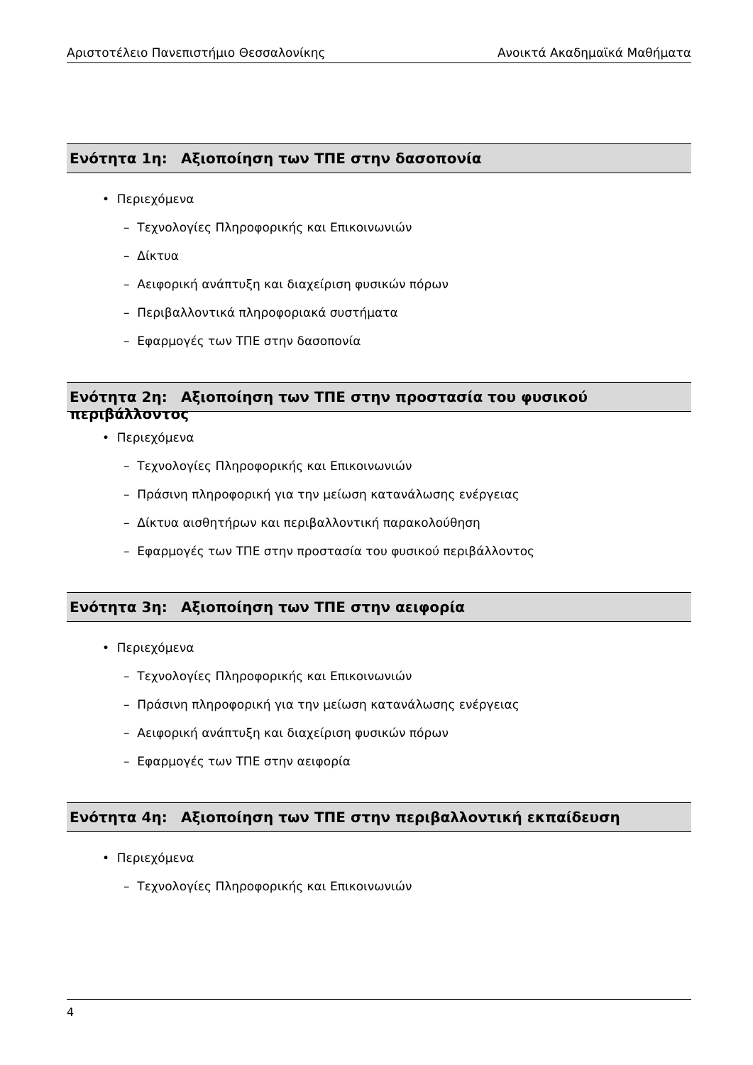Αριστοτέλειο Πανεπιστήμιο Θεσσαλονίκης Ανοικτά Ακαδημαϊκά Μαθήματα
Ενότητα 1η: Αξιοποίηση των ΤΠΕ στην δασοπονία
• Περιεχόμενα
– Τεχνολογίες Πληροφορικής και Επικοινωνιών
– Δίκτυα
– Αειφορική ανάπτυξη και διαχείριση φυσικών πόρων
– Περιβαλλοντικά πληροφοριακά συστήματα
– Εφαρμογές των ΤΠΕ στην δασοπονία
Ενότητα 2η: Αξιοποίηση των ΤΠΕ στην προστασία του φυσικού περιβάλλοντος
• Περιεχόμενα
– Τεχνολογίες Πληροφορικής και Επικοινωνιών
– Πράσινη πληροφορική για την μείωση κατανάλωσης ενέργειας
– Δίκτυα αισθητήρων και περιβαλλοντική παρακολούθηση
– Εφαρμογές των ΤΠΕ στην προστασία του φυσικού περιβάλλοντος
Ενότητα 3η: Αξιοποίηση των ΤΠΕ στην αειφορία
• Περιεχόμενα
– Τεχνολογίες Πληροφορικής και Επικοινωνιών
– Πράσινη πληροφορική για την μείωση κατανάλωσης ενέργειας
– Αειφορική ανάπτυξη και διαχείριση φυσικών πόρων
– Εφαρμογές των ΤΠΕ στην αειφορία
Ενότητα 4η: Αξιοποίηση των ΤΠΕ στην περιβαλλοντική εκπαίδευση
• Περιεχόμενα
– Τεχνολογίες Πληροφορικής και Επικοινωνιών
4